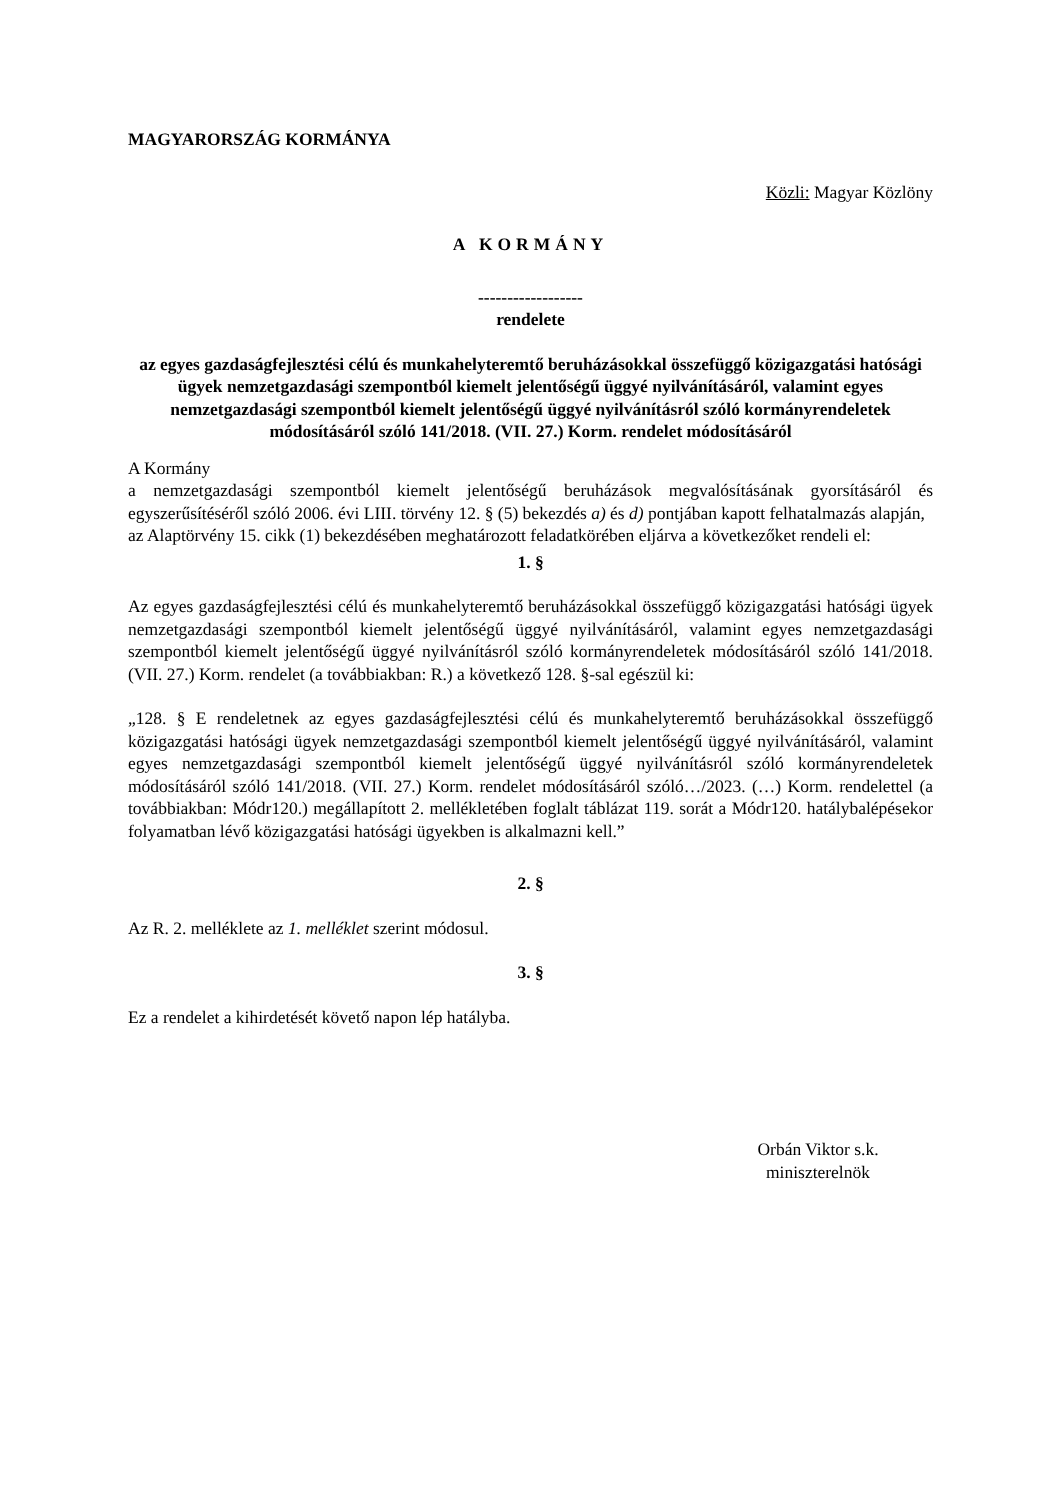MAGYARORSZÁG KORMÁNYA
Közli: Magyar Közlöny
A KORMÁNY
------------------
rendelete
az egyes gazdaságfejlesztési célú és munkahelyteremtő beruházásokkal összefüggő közigazgatási hatósági ügyek nemzetgazdasági szempontból kiemelt jelentőségű üggyé nyilvánításáról, valamint egyes nemzetgazdasági szempontból kiemelt jelentőségű üggyé nyilvánításról szóló kormányrendeletek módosításáról szóló 141/2018. (VII. 27.) Korm. rendelet módosításáról
A Kormány
a nemzetgazdasági szempontból kiemelt jelentőségű beruházások megvalósításának gyorsításáról és egyszerűsítéséről szóló 2006. évi LIII. törvény 12. § (5) bekezdés a) és d) pontjában kapott felhatalmazás alapján,
az Alaptörvény 15. cikk (1) bekezdésében meghatározott feladatkörében eljárva a következőket rendeli el:
1. §
Az egyes gazdaságfejlesztési célú és munkahelyteremtő beruházásokkal összefüggő közigazgatási hatósági ügyek nemzetgazdasági szempontból kiemelt jelentőségű üggyé nyilvánításáról, valamint egyes nemzetgazdasági szempontból kiemelt jelentőségű üggyé nyilvánításról szóló kormányrendeletek módosításáról szóló 141/2018. (VII. 27.) Korm. rendelet (a továbbiakban: R.) a következő 128. §-sal egészül ki:
„128. § E rendeletnek az egyes gazdaságfejlesztési célú és munkahelyteremtő beruházásokkal összefüggő közigazgatási hatósági ügyek nemzetgazdasági szempontból kiemelt jelentőségű üggyé nyilvánításáról, valamint egyes nemzetgazdasági szempontból kiemelt jelentőségű üggyé nyilvánításról szóló kormányrendeletek módosításáról szóló 141/2018. (VII. 27.) Korm. rendelet módosításáról szóló…/2023. (…) Korm. rendelettel (a továbbiakban: Módr120.) megállapított 2. mellékletében foglalt táblázat 119. sorát a Módr120. hatálybalépésekor folyamatban lévő közigazgatási hatósági ügyekben is alkalmazni kell.”
2. §
Az R. 2. melléklete az 1. melléklet szerint módosul.
3. §
Ez a rendelet a kihirdetését követő napon lép hatályba.
Orbán Viktor s.k.
miniszterelnök